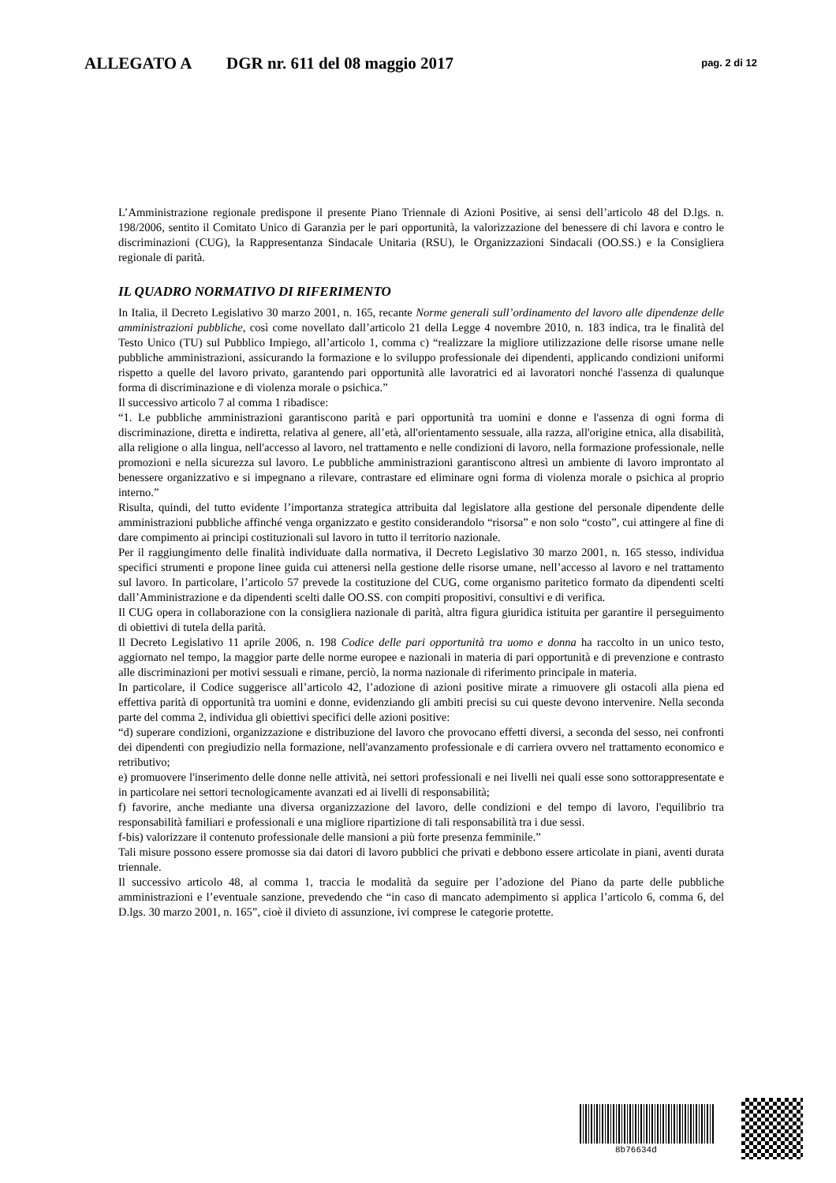ALLEGATO A DGR nr. 611 del 08 maggio 2017 pag. 2 di 12
L’Amministrazione regionale predispone il presente Piano Triennale di Azioni Positive, ai sensi dell’articolo 48 del D.lgs. n. 198/2006, sentito il Comitato Unico di Garanzia per le pari opportunità, la valorizzazione del benessere di chi lavora e contro le discriminazioni (CUG), la Rappresentanza Sindacale Unitaria (RSU), le Organizzazioni Sindacali (OO.SS.) e la Consigliera regionale di parità.
IL QUADRO NORMATIVO DI RIFERIMENTO
In Italia, il Decreto Legislativo 30 marzo 2001, n. 165, recante Norme generali sull’ordinamento del lavoro alle dipendenze delle amministrazioni pubbliche, così come novellato dall’articolo 21 della Legge 4 novembre 2010, n. 183 indica, tra le finalità del Testo Unico (TU) sul Pubblico Impiego, all’articolo 1, comma c) “realizzare la migliore utilizzazione delle risorse umane nelle pubbliche amministrazioni, assicurando la formazione e lo sviluppo professionale dei dipendenti, applicando condizioni uniformi rispetto a quelle del lavoro privato, garantendo pari opportunità alle lavoratrici ed ai lavoratori nonché l'assenza di qualunque forma di discriminazione e di violenza morale o psichica.”
Il successivo articolo 7 al comma 1 ribadisce:
“1. Le pubbliche amministrazioni garantiscono parità e pari opportunità tra uomini e donne e l'assenza di ogni forma di discriminazione, diretta e indiretta, relativa al genere, all’età, all'orientamento sessuale, alla razza, all'origine etnica, alla disabilità, alla religione o alla lingua, nell'accesso al lavoro, nel trattamento e nelle condizioni di lavoro, nella formazione professionale, nelle promozioni e nella sicurezza sul lavoro. Le pubbliche amministrazioni garantiscono altresì un ambiente di lavoro improntato al benessere organizzativo e si impegnano a rilevare, contrastare ed eliminare ogni forma di violenza morale o psichica al proprio interno.”
Risulta, quindi, del tutto evidente l’importanza strategica attribuita dal legislatore alla gestione del personale dipendente delle amministrazioni pubbliche affinché venga organizzato e gestito considerandolo “risorsa” e non solo “costo”, cui attingere al fine di dare compimento ai principi costituzionali sul lavoro in tutto il territorio nazionale.
Per il raggiungimento delle finalità individuate dalla normativa, il Decreto Legislativo 30 marzo 2001, n. 165 stesso, individua specifici strumenti e propone linee guida cui attenersi nella gestione delle risorse umane, nell’accesso al lavoro e nel trattamento sul lavoro. In particolare, l’articolo 57 prevede la costituzione del CUG, come organismo paritetico formato da dipendenti scelti dall’Amministrazione e da dipendenti scelti dalle OO.SS. con compiti propositivi, consultivi e di verifica.
Il CUG opera in collaborazione con la consigliera nazionale di parità, altra figura giuridica istituita per garantire il perseguimento di obiettivi di tutela della parità.
Il Decreto Legislativo 11 aprile 2006, n. 198 Codice delle pari opportunità tra uomo e donna ha raccolto in un unico testo, aggiornato nel tempo, la maggior parte delle norme europee e nazionali in materia di pari opportunità e di prevenzione e contrasto alle discriminazioni per motivi sessuali e rimane, perciò, la norma nazionale di riferimento principale in materia.
In particolare, il Codice suggerisce all’articolo 42, l’adozione di azioni positive mirate a rimuovere gli ostacoli alla piena ed effettiva parità di opportunità tra uomini e donne, evidenziando gli ambiti precisi su cui queste devono intervenire. Nella seconda parte del comma 2, individua gli obiettivi specifici delle azioni positive:
“d) superare condizioni, organizzazione e distribuzione del lavoro che provocano effetti diversi, a seconda del sesso, nei confronti dei dipendenti con pregiudizio nella formazione, nell'avanzamento professionale e di carriera ovvero nel trattamento economico e retributivo;
e) promuovere l'inserimento delle donne nelle attività, nei settori professionali e nei livelli nei quali esse sono sottorappresentate e in particolare nei settori tecnologicamente avanzati ed ai livelli di responsabilità;
f) favorire, anche mediante una diversa organizzazione del lavoro, delle condizioni e del tempo di lavoro, l'equilibrio tra responsabilità familiari e professionali e una migliore ripartizione di tali responsabilità tra i due sessi.
f-bis) valorizzare il contenuto professionale delle mansioni a più forte presenza femminile.”
Tali misure possono essere promosse sia dai datori di lavoro pubblici che privati e debbono essere articolate in piani, aventi durata triennale.
Il successivo articolo 48, al comma 1, traccia le modalità da seguire per l’adozione del Piano da parte delle pubbliche amministrazioni e l’eventuale sanzione, prevedendo che “in caso di mancato adempimento si applica l’articolo 6, comma 6, del D.lgs. 30 marzo 2001, n. 165”, cioè il divieto di assunzione, ivi comprese le categorie protette.
8b76634d